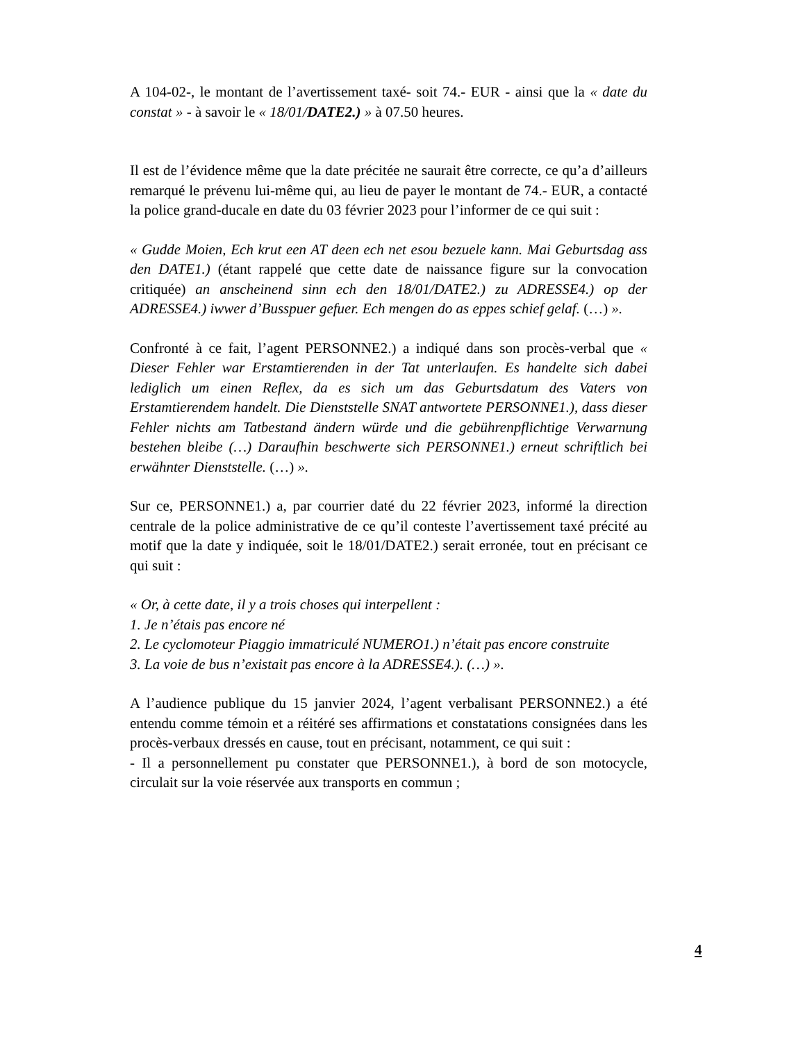A 104-02-, le montant de l’avertissement taxé- soit 74.- EUR - ainsi que la « date du constat » - à savoir le « 18/01/DATE2.) » à 07.50 heures.
Il est de l’évidence même que la date précitée ne saurait être correcte, ce qu’a d’ailleurs remarqué le prévenu lui-même qui, au lieu de payer le montant de 74.- EUR, a contacté la police grand-ducale en date du 03 février 2023 pour l’informer de ce qui suit :
« Gudde Moien, Ech krut een AT deen ech net esou bezuele kann. Mai Geburtsdag ass den DATE1.) (étant rappelé que cette date de naissance figure sur la convocation critiquée) an anscheinend sinn ech den 18/01/DATE2.) zu ADRESSE4.) op der ADRESSE4.) iwwer d’Busspuer gefuer. Ech mengen do as eppes schief gelaf. (…) ».
Confronté à ce fait, l’agent PERSONNE2.) a indiqué dans son procès-verbal que « Dieser Fehler war Erstamtierenden in der Tat unterlaufen. Es handelte sich dabei lediglich um einen Reflex, da es sich um das Geburtsdatum des Vaters von Erstamtierendem handelt. Die Dienststelle SNAT antwortete PERSONNE1.), dass dieser Fehler nichts am Tatbestand ändern würde und die gebührenpflichtige Verwarnung bestehen bleibe (…) Daraufhin beschwerte sich PERSONNE1.) erneut schriftlich bei erwähnter Dienststelle. (…) ».
Sur ce, PERSONNE1.) a, par courrier daté du 22 février 2023, informé la direction centrale de la police administrative de ce qu’il conteste l’avertissement taxé précité au motif que la date y indiquée, soit le 18/01/DATE2.) serait erronée, tout en précisant ce qui suit :
« Or, à cette date, il y a trois choses qui interpellent :
1. Je n’étais pas encore né
2. Le cyclomoteur Piaggio immatriculé NUMERO1.) n’était pas encore construite
3. La voie de bus n’existait pas encore à la ADRESSE4.). (…) ».
A l’audience publique du 15 janvier 2024, l’agent verbalisant PERSONNE2.) a été entendu comme témoin et a réitéré ses affirmations et constatations consignées dans les procès-verbaux dressés en cause, tout en précisant, notamment, ce qui suit :
- Il a personnellement pu constater que PERSONNE1.), à bord de son motocycle, circulait sur la voie réservée aux transports en commun ;
4